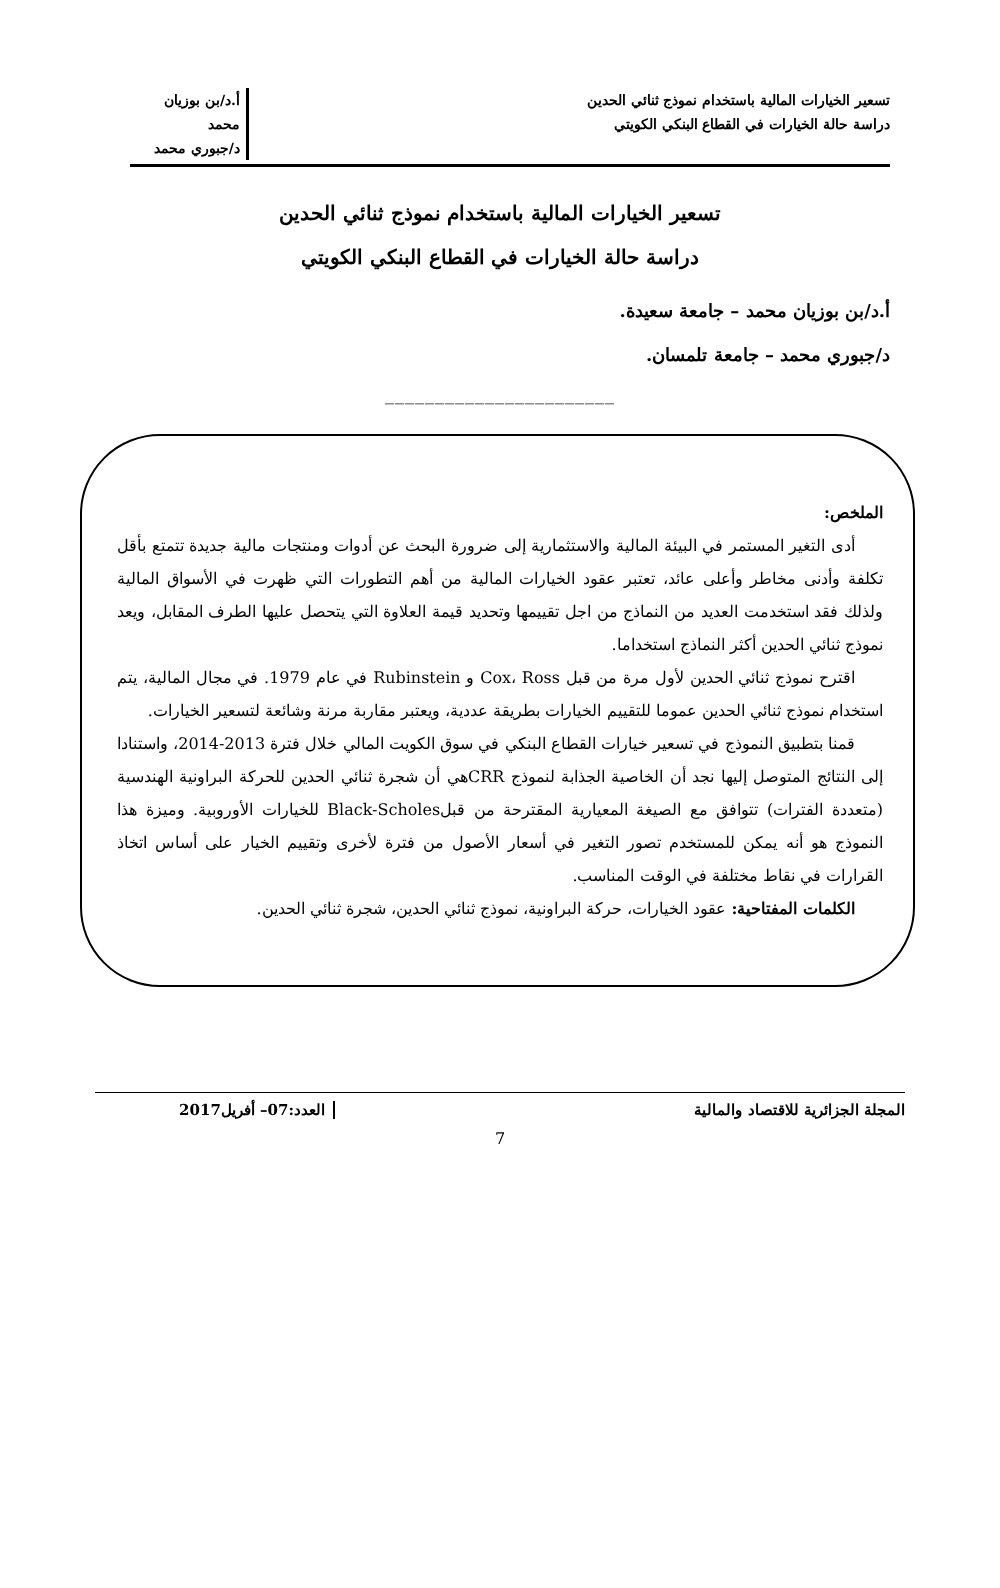تسعير الخيارات المالية باستخدام نموذج ثنائي الحدين
دراسة حالة الخيارات في القطاع البنكي الكويتي
أ.د/بن بوزيان محمد
د/جبوري محمد
تسعير الخيارات المالية باستخدام نموذج ثنائي الحدين
دراسة حالة الخيارات في القطاع البنكي الكويتي
أ.د/بن بوزيان محمد – جامعة سعيدة.
د/جبوري محمد – جامعة تلمسان.
_______________________
الملخص:
أدى التغير المستمر في البيئة المالية والاستثمارية إلى ضرورة البحث عن أدوات ومنتجات مالية جديدة تتمتع بأقل تكلفة وأدنى مخاطر وأعلى عائد، تعتبر عقود الخيارات المالية من أهم التطورات التي ظهرت في الأسواق المالية ولذلك فقد استخدمت العديد من النماذج من اجل تقييمها وتحديد قيمة العلاوة التي يتحصل عليها الطرف المقابل، ويعد نموذج ثنائي الحدين أكثر النماذج استخداما.
اقترح نموذج ثنائي الحدين لأول مرة من قبل Cox، Ross و Rubinstein في عام 1979. في مجال المالية، يتم استخدام نموذج ثنائي الحدين عموما للتقييم الخيارات بطريقة عددية، ويعتبر مقاربة مرنة وشائعة لتسعير الخيارات.
قمنا بتطبيق النموذج في تسعير خيارات القطاع البنكي في سوق الكويت المالي خلال فترة 2013-2014، واستنادا إلى النتائج المتوصل إليها نجد أن الخاصية الجذابة لنموذج CRRهي أن شجرة ثنائي الحدين للحركة البراونية الهندسية (متعددة الفترات) تتوافق مع الصيغة المعيارية المقترحة من قبلBlack-Scholes للخيارات الأوروبية. وميزة هذا النموذج هو أنه يمكن للمستخدم تصور التغير في أسعار الأصول من فترة لأخرى وتقييم الخيار على أساس اتخاذ القرارات في نقاط مختلفة في الوقت المناسب.
الكلمات المفتاحية: عقود الخيارات، حركة البراونية، نموذج ثنائي الحدين، شجرة ثنائي الحدين.
المجلة الجزائرية للاقتصاد والمالية
العدد:07– أفريل2017
7